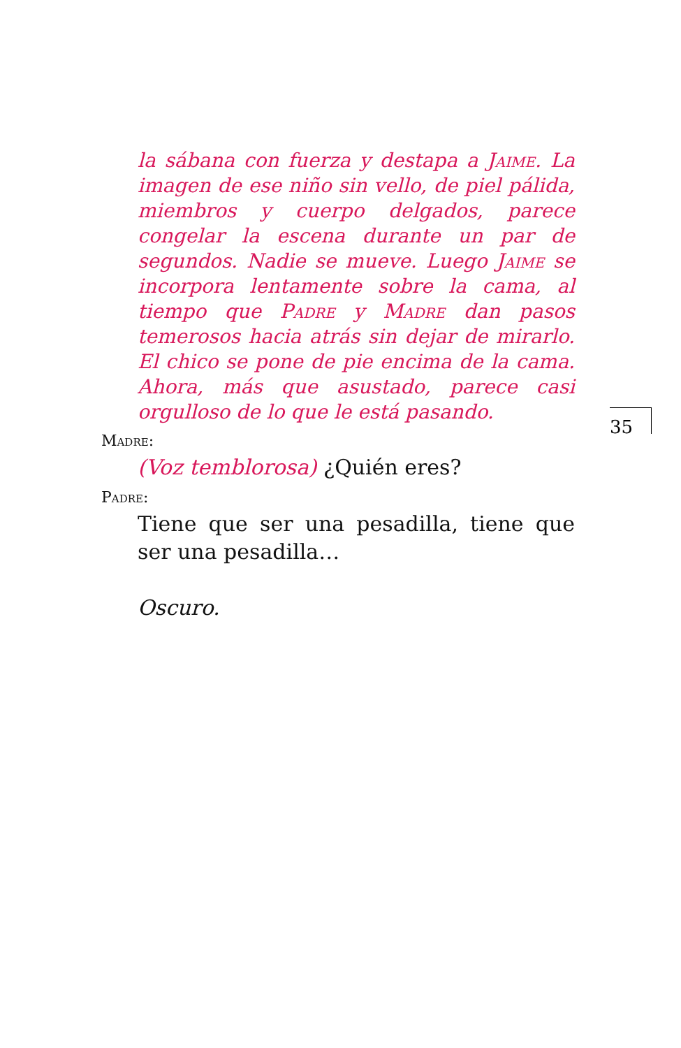la sábana con fuerza y destapa a Jaime. La imagen de ese niño sin vello, de piel pálida, miembros y cuerpo delgados, parece congelar la escena durante un par de segundos. Nadie se mueve. Luego Jaime se incorpora lentamente sobre la cama, al tiempo que Padre y Madre dan pasos temerosos hacia atrás sin dejar de mirarlo. El chico se pone de pie encima de la cama. Ahora, más que asustado, parece casi orgulloso de lo que le está pasando.
Madre:
(Voz temblorosa) ¿Quién eres?
Padre:
Tiene que ser una pesadilla, tiene que ser una pesadilla…
Oscuro.
35